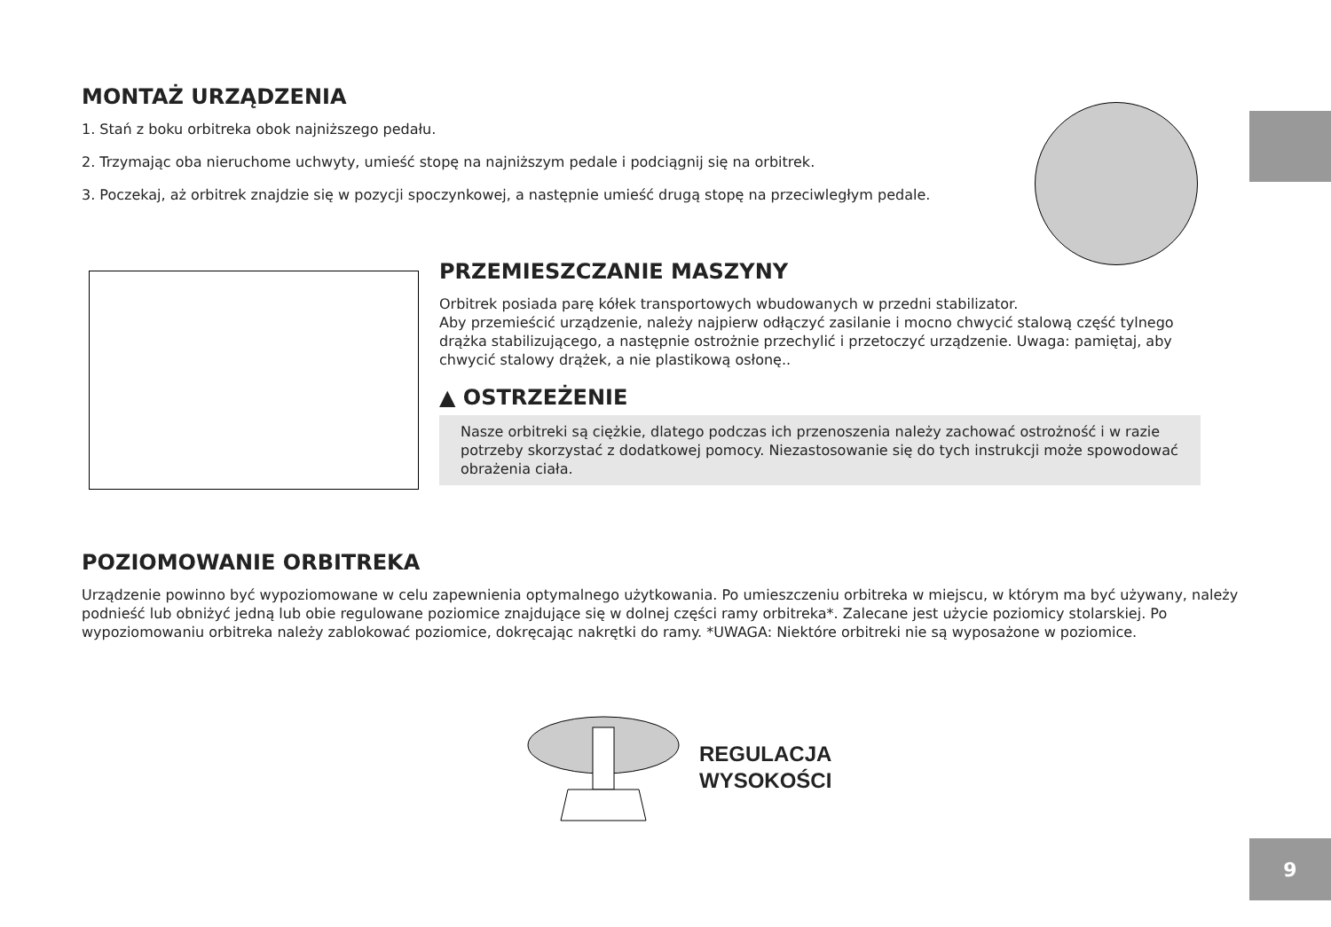MONTAŻ URZĄDZENIA
1. Stań z boku orbitreka obok najniższego pedału.
2. Trzymając oba nieruchome uchwyty, umieść stopę na najniższym pedale i podciągnij się na orbitrek.
3. Poczekaj, aż orbitrek znajdzie się w pozycji spoczynkowej, a następnie umieść drugą stopę na przeciwległym pedale.
PRZEMIESZCZANIE MASZYNY
Orbitrek posiada parę kółek transportowych wbudowanych w przedni stabilizator.
Aby przemieścić urządzenie, należy najpierw odłączyć zasilanie i mocno chwycić stalową część tylnego drążka stabilizującego, a następnie ostrożnie przechylić i przetoczyć urządzenie. Uwaga: pamiętaj, aby chwycić stalowy drążek, a nie plastikową osłonę..
▲ OSTRZEŻENIE
Nasze orbitreki są ciężkie, dlatego podczas ich przenoszenia należy zachować ostrożność i w razie potrzeby skorzystać z dodatkowej pomocy. Niezastosowanie się do tych instrukcji może spowodować obrażenia ciała.
POZIOMOWANIE ORBITREKA
Urządzenie powinno być wypoziomowane w celu zapewnienia optymalnego użytkowania. Po umieszczeniu orbitreka w miejscu, w którym ma być używany, należy podnieść lub obniżyć jedną lub obie regulowane poziomice znajdujące się w dolnej części ramy orbitreka*. Zalecane jest użycie poziomicy stolarskiej. Po wypoziomowaniu orbitreka należy zablokować poziomice, dokręcając nakrętki do ramy. *UWAGA: Niektóre orbitreki nie są wyposażone w poziomice.
REGULACJA
WYSOKOŚCI
9